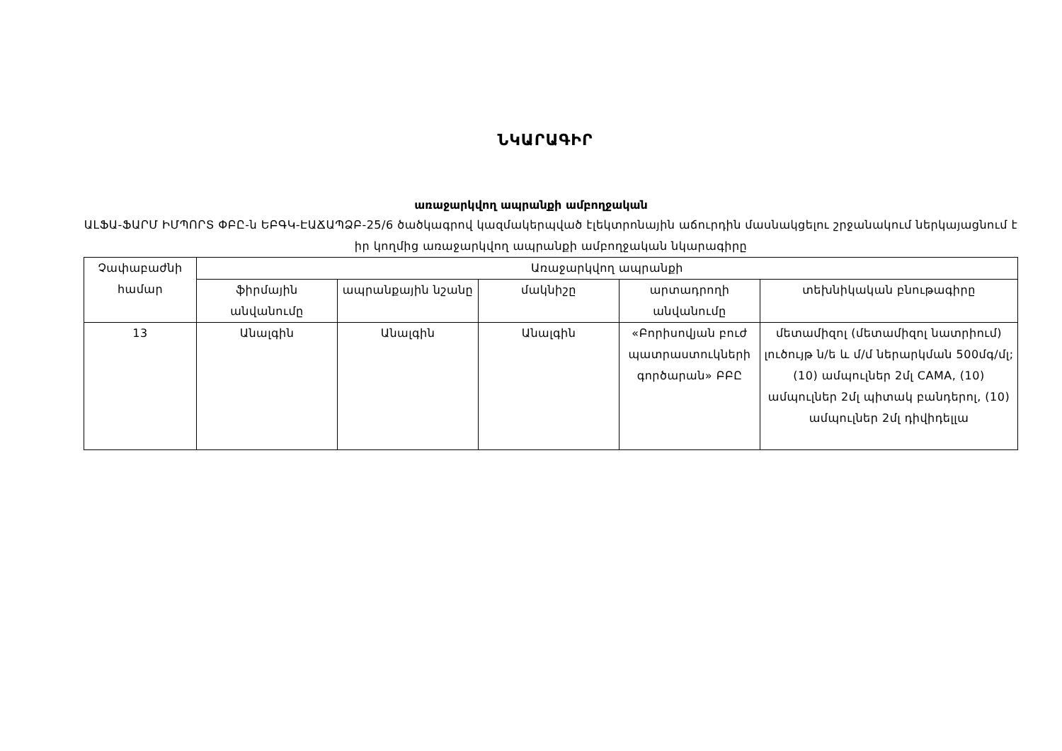ՆԿԱՐԱԳԻՐ
առաջարկվող ապրանքի ամբողջական
ԱԼՖԱ-ՖԱՐՄ ԻՄՊՈՐՏ ՓԲԸ-ն ԵԲԳԿ-ԷԱՃԱՊՁԲ-25/6 ծածկագրով կազմակերպված էլեկտրոնային աճուրդին մասնակցելու շրջանակում ներկայացնում է իր կողմից առաջարկվող ապրանքի ամբողջական նկարագիրը
| Չափաբաժնի համար | Առաջարկվող ապրանքի | | | | |
| --- | --- | --- | --- | --- | --- |
| | ֆիրմային անվանումը | ապրանքային նշանը | մակնիշը | արտադրողի անվանումը | տեխնիկական բնութագիրը |
| 13 | Անալգին | Անալգին | Անալգին | «Բորիսովյան բուժ պատրաստուկների գործարան» ԲԲԸ | մետամիզոլ (մետամիզոլ նատրիում) լուծույթ ն/ե և մ/մ ներարկման 500մգ/մլ; (10) ամպուլներ 2մլ CAMA, (10) ամպուլներ 2մլ պիտակ բանդերոլ, (10) ամպուլներ 2մլ դիվիդելլա |